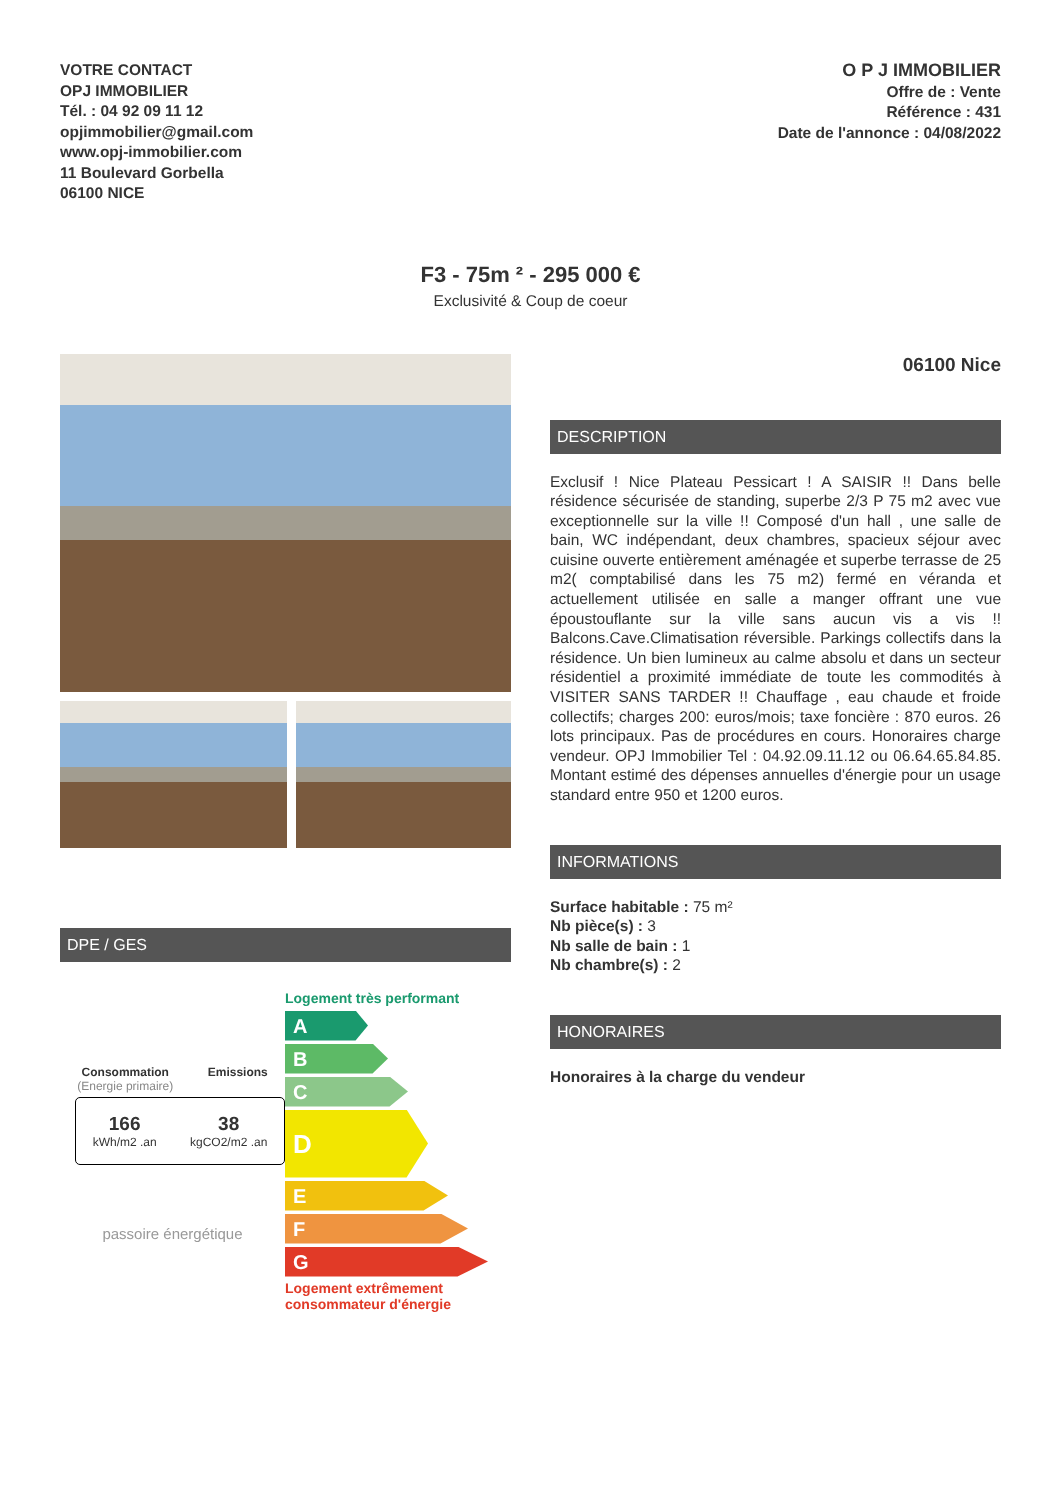VOTRE CONTACT
OPJ IMMOBILIER
Tél. : 04 92 09 11 12
opjimmobilier@gmail.com
www.opj-immobilier.com
11 Boulevard Gorbella
06100 NICE
O P J IMMOBILIER
Offre de : Vente
Référence : 431
Date de l'annonce : 04/08/2022
F3 - 75m ² - 295 000 €
Exclusivité & Coup de coeur
DPE / GES
Consommation
(Energie primaire)
Emissions
166
kWh/m2 .an
38
kgCO2/m2 .an
passoire énergétique
Logement très performant
A
B
C
D
E
F
G
Logement extrêmement consommateur d'énergie
06100 Nice
DESCRIPTION
Exclusif ! Nice Plateau Pessicart ! A SAISIR !! Dans belle résidence sécurisée de standing, superbe 2/3 P 75 m2 avec vue exceptionnelle sur la ville !! Composé d'un hall , une salle de bain, WC indépendant, deux chambres, spacieux séjour avec cuisine ouverte entièrement aménagée et superbe terrasse de 25 m2( comptabilisé dans les 75 m2) fermé en véranda et actuellement utilisée en salle a manger offrant une vue époustouflante sur la ville sans aucun vis a vis !! Balcons.Cave.Climatisation réversible. Parkings collectifs dans la résidence. Un bien lumineux au calme absolu et dans un secteur résidentiel a proximité immédiate de toute les commodités à VISITER SANS TARDER !! Chauffage , eau chaude et froide collectifs; charges 200: euros/mois; taxe foncière : 870 euros. 26 lots principaux. Pas de procédures en cours. Honoraires charge vendeur. OPJ Immobilier Tel : 04.92.09.11.12 ou 06.64.65.84.85. Montant estimé des dépenses annuelles d'énergie pour un usage standard entre 950 et 1200 euros.
INFORMATIONS
Surface habitable : 75 m²
Nb pièce(s) : 3
Nb salle de bain : 1
Nb chambre(s) : 2
HONORAIRES
Honoraires à la charge du vendeur